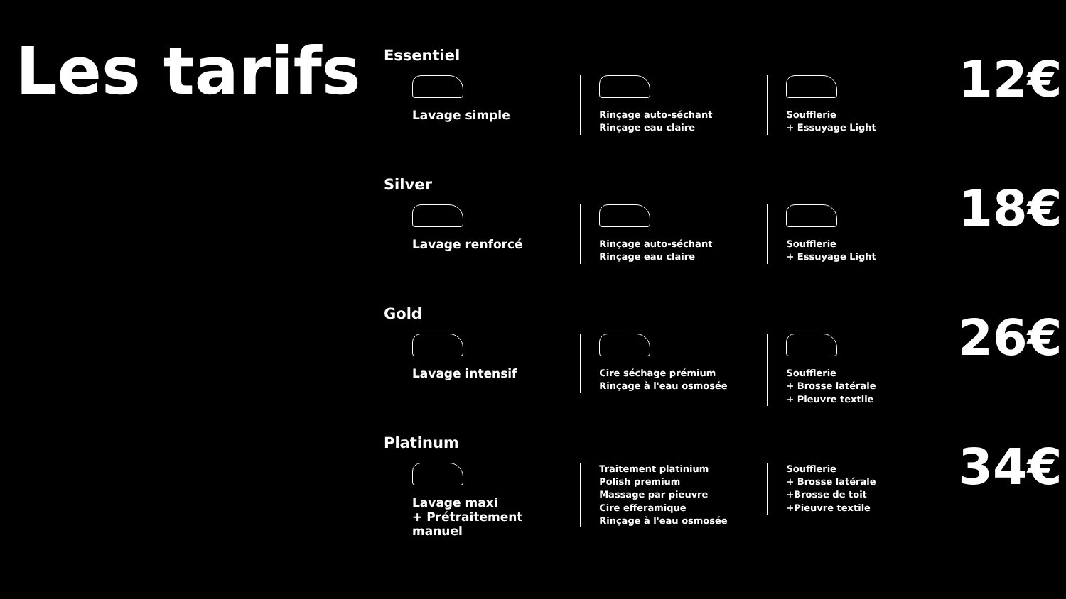Les tarifs
Essentiel
Lavage simple
Rinçage auto-séchant
Rinçage eau claire
Soufflerie
+ Essuyage Light
12€
Silver
Lavage renforcé
Rinçage auto-séchant
Rinçage eau claire
Soufflerie
+ Essuyage Light
18€
Gold
Lavage intensif
Cire séchage prémium
Rinçage à l'eau osmosée
Soufflerie
+ Brosse latérale
+ Pieuvre textile
26€
Platinum
Lavage maxi
+ Prétraitement
manuel
Traitement platinium
Polish premium
Massage par pieuvre
Cire efferamique
Rinçage à l'eau osmosée
Soufflerie
+ Brosse latérale
+Brosse de toit
+Pieuvre textile
34€